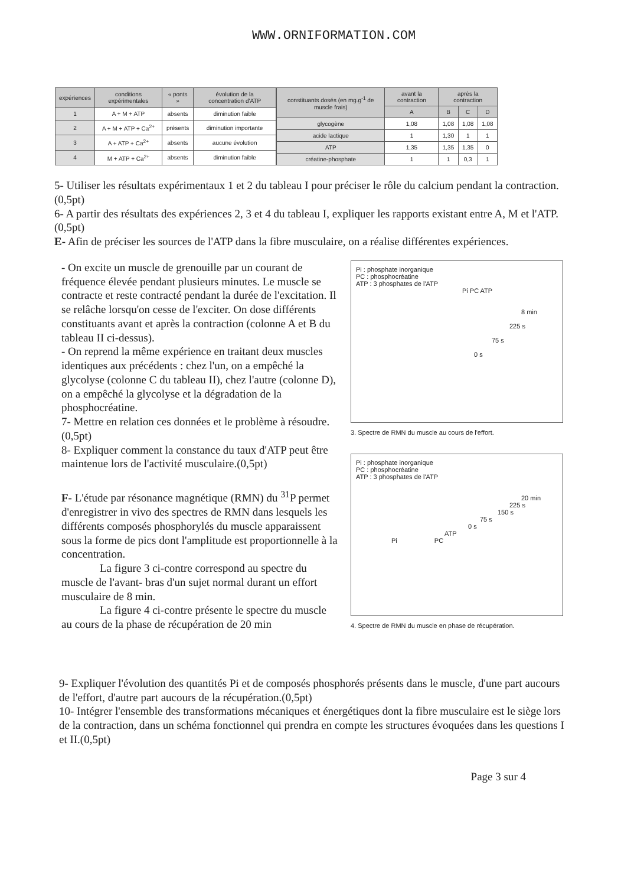WWW.ORNIFORMATION.COM
| expériences | conditions expérimentales | « ponts » | évolution de la concentration d'ATP |
| --- | --- | --- | --- |
| 1 | A + M + ATP | absents | diminution faible |
| 2 | A + M + ATP + Ca<sup>2+</sup> | présents | diminution importante |
| 3 | A + ATP + Ca<sup>2+</sup> | absents | aucune évolution |
| 4 | M + ATP + Ca<sup>2+</sup> | absents | diminution faible |
| constituants dosés (en mg.g<sup>-1</sup> de muscle frais) | avant la contraction | après la contraction | | |
| --- | --- | --- | --- | --- |
| | A | B | C | D |
| glycogène | 1,08 | 1,08 | 1,08 | 1,08 |
| acide lactique | 1 | 1,30 | 1 | 1 |
| ATP | 1,35 | 1,35 | 1,35 | 0 |
| créatine-phosphate | 1 | 1 | 0,3 | 1 |
5- Utiliser les résultats expérimentaux 1 et 2 du tableau I pour préciser le rôle du calcium pendant la contraction.(0,5pt)
6- A partir des résultats des expériences 2, 3 et 4 du tableau I, expliquer les rapports existant entre A, M et l'ATP.(0,5pt)
E- Afin de préciser les sources de l'ATP dans la fibre musculaire, on a réalise différentes expériences.
- On excite un muscle de grenouille par un courant de fréquence élevée pendant plusieurs minutes. Le muscle se contracte et reste contracté pendant la durée de l'excitation. Il se relâche lorsqu'on cesse de l'exciter. On dose différents constituants avant et après la contraction (colonne A et B du tableau II ci-dessus).
- On reprend la même expérience en traitant deux muscles identiques aux précédents : chez l'un, on a empêché la glycolyse (colonne C du tableau II), chez l'autre (colonne D), on a empêché la glycolyse et la dégradation de la phosphocréatine.
7- Mettre en relation ces données et le problème à résoudre.(0,5pt)
8- Expliquer comment la constance du taux d'ATP peut être maintenue lors de l'activité musculaire.(0,5pt)
F- L'étude par résonance magnétique (RMN) du <sup>31</sup>P permet d'enregistrer in vivo des spectres de RMN dans lesquels les différents composés phosphorylés du muscle apparaissent sous la forme de pics dont l'amplitude est proportionnelle à la concentration.
La figure 3 ci-contre correspond au spectre du muscle de l'avant- bras d'un sujet normal durant un effort musculaire de 8 min.
La figure 4 ci-contre présente le spectre du muscle au cours de la phase de récupération de 20 min
Pi : phosphate inorganique
PC : phosphocréatine
ATP : 3 phosphates de l'ATP
Pi PC ATP
8 min
225 s
75 s
0 s
3. Spectre de RMN du muscle au cours de l'effort.
Pi : phosphate inorganique
PC : phosphocréatine
ATP : 3 phosphates de l'ATP
20 min
225 s
150 s
75 s
0 s
ATP
Pi PC
4. Spectre de RMN du muscle en phase de récupération.
9- Expliquer l'évolution des quantités Pi et de composés phosphorés présents dans le muscle, d'une part aucours de l'effort, d'autre part aucours de la récupération.(0,5pt)
10- Intégrer l'ensemble des transformations mécaniques et énergétiques dont la fibre musculaire est le siège lors de la contraction, dans un schéma fonctionnel qui prendra en compte les structures évoquées dans les questions I et II.(0,5pt)
Page 3 sur 4